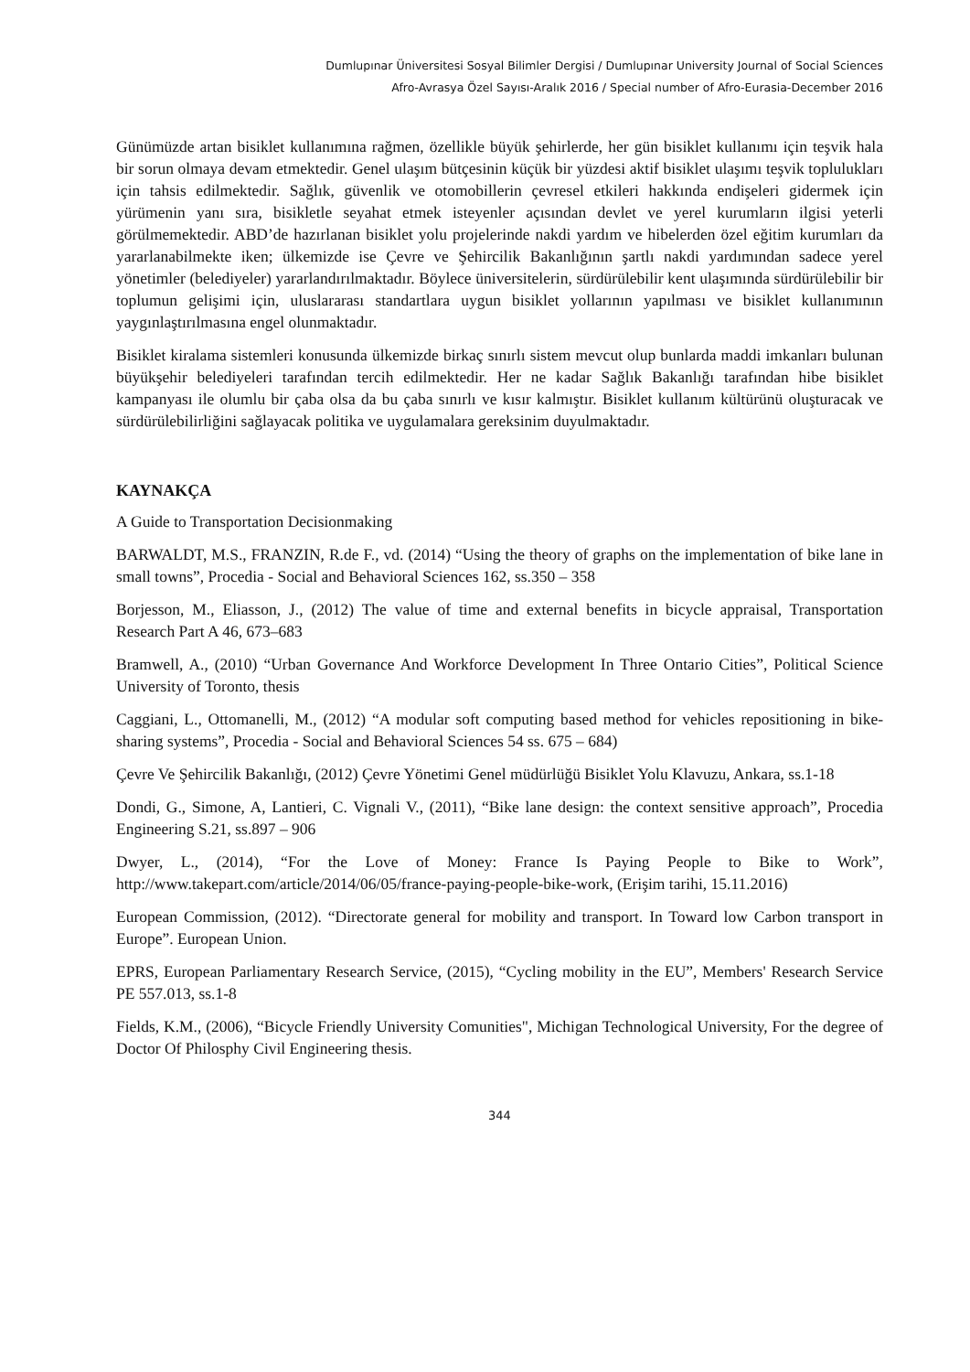Dumlupınar Üniversitesi Sosyal Bilimler Dergisi / Dumlupınar University Journal of Social Sciences
Afro-Avrasya Özel Sayısı-Aralık 2016 / Special number of Afro-Eurasia-December 2016
Günümüzde artan bisiklet kullanımına rağmen, özellikle büyük şehirlerde, her gün bisiklet kullanımı için teşvik hala bir sorun olmaya devam etmektedir. Genel ulaşım bütçesinin küçük bir yüzdesi aktif bisiklet ulaşımı teşvik toplulukları için tahsis edilmektedir. Sağlık, güvenlik ve otomobillerin çevresel etkileri hakkında endişeleri gidermek için yürümenin yanı sıra, bisikletle seyahat etmek isteyenler açısından devlet ve yerel kurumların ilgisi yeterli görülmemektedir. ABD’de hazırlanan bisiklet yolu projelerinde nakdi yardım ve hibelerden özel eğitim kurumları da yararlanabilmekte iken; ülkemizde ise Çevre ve Şehircilik Bakanlığının şartlı nakdi yardımından sadece yerel yönetimler (belediyeler) yararlandırılmaktadır. Böylece üniversitelerin, sürdürülebilir kent ulaşımında sürdürülebilir bir toplumun gelişimi için, uluslararası standartlara uygun bisiklet yollarının yapılması ve bisiklet kullanımının yaygınlaştırılmasına engel olunmaktadır.
Bisiklet kiralama sistemleri konusunda ülkemizde birkaç sınırlı sistem mevcut olup bunlarda maddi imkanları bulunan büyükşehir belediyeleri tarafından tercih edilmektedir. Her ne kadar Sağlık Bakanlığı tarafından hibe bisiklet kampanyası ile olumlu bir çaba olsa da bu çaba sınırlı ve kısır kalmıştır. Bisiklet kullanım kültürünü oluşturacak ve sürdürülebilirliğini sağlayacak politika ve uygulamalara gereksinim duyulmaktadır.
KAYNAKÇA
A Guide to Transportation Decisionmaking
BARWALDT, M.S., FRANZIN, R.de F., vd. (2014) “Using the theory of graphs on the implementation of bike lane in small towns”, Procedia - Social and Behavioral Sciences 162, ss.350 – 358
Borjesson, M., Eliasson, J., (2012) The value of time and external benefits in bicycle appraisal, Transportation Research Part A 46, 673–683
Bramwell, A., (2010) “Urban Governance And Workforce Development In Three Ontario Cities”, Political Science University of Toronto, thesis
Caggiani, L., Ottomanelli, M., (2012) “A modular soft computing based method for vehicles repositioning in bike-sharing systems”, Procedia - Social and Behavioral Sciences 54 ss. 675 – 684)
Çevre Ve Şehircilik Bakanlığı, (2012) Çevre Yönetimi Genel müdürlüğü Bisiklet Yolu Klavuzu, Ankara, ss.1-18
Dondi, G., Simone, A, Lantieri, C. Vignali V., (2011), “Bike lane design: the context sensitive approach”, Procedia Engineering S.21, ss.897 – 906
Dwyer, L., (2014), “For the Love of Money: France Is Paying People to Bike to Work”, http://www.takepart.com/article/2014/06/05/france-paying-people-bike-work, (Erişim tarihi, 15.11.2016)
European Commission, (2012). “Directorate general for mobility and transport. In Toward low Carbon transport in Europe”. European Union.
EPRS, European Parliamentary Research Service, (2015), “Cycling mobility in the EU”, Members' Research Service PE 557.013, ss.1-8
Fields, K.M., (2006), “Bicycle Friendly University Comunities", Michigan Technological University, For the degree of Doctor Of Philosphy Civil Engineering thesis.
344